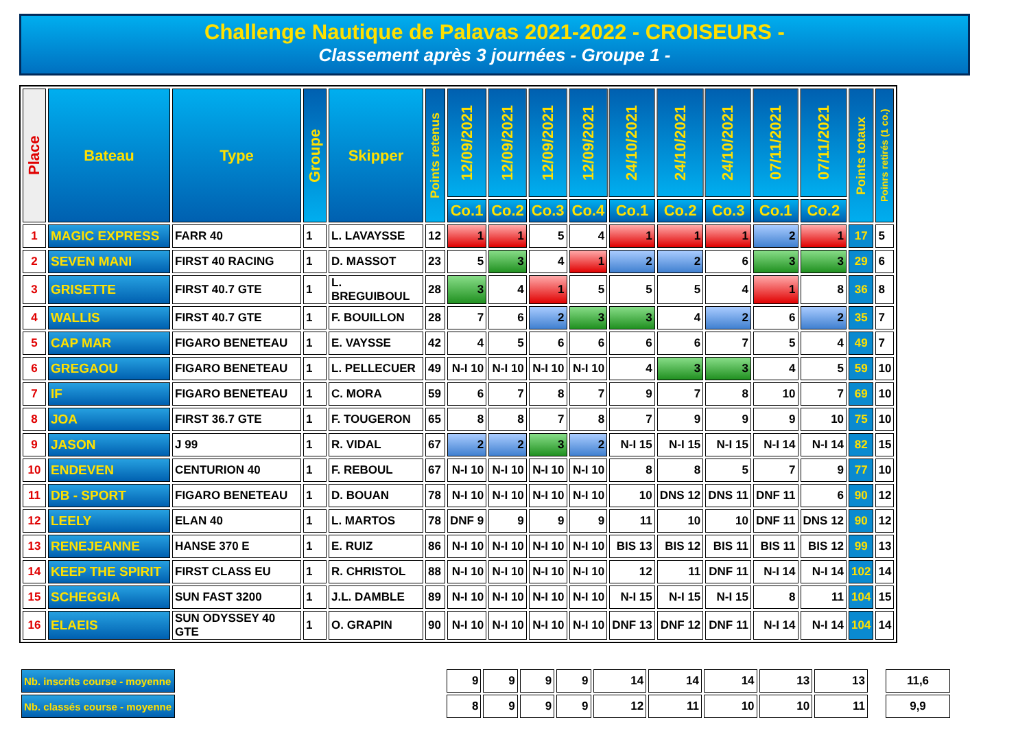Challenge Nautique de Palavas 2021-2022 - CROISEURS -
Classement après 3 journées - Groupe 1 -
| Place | Bateau | Type | Groupe | Skipper | Points retenus | 12/09/2021 | 12/09/2021 | 12/09/2021 | 12/09/2021 | 24/10/2021 | 24/10/2021 | 24/10/2021 | 07/11/2021 | 07/11/2021 | Points totaux | Poinrs retirés (1 co.) |
| --- | --- | --- | --- | --- | --- | --- | --- | --- | --- | --- | --- | --- | --- | --- | --- | --- |
| | | | | | | Co.1 | Co.2 | Co.3 | Co.4 | Co.1 | Co.2 | Co.3 | Co.1 | Co.2 | | |
| 1 | MAGIC EXPRESS | FARR 40 | 1 | L. LAVAYSSE | 12 | 1 | 1 | 5 | 4 | 1 | 1 | 1 | 2 | 1 | 17 | 5 |
| 2 | SEVEN MANI | FIRST 40 RACING | 1 | D. MASSOT | 23 | 5 | 3 | 4 | 1 | 2 | 2 | 6 | 3 | 3 | 29 | 6 |
| 3 | GRISETTE | FIRST 40.7 GTE | 1 | L. BREGUIBOUL | 28 | 3 | 4 | 1 | 5 | 5 | 5 | 4 | 1 | 8 | 36 | 8 |
| 4 | WALLIS | FIRST 40.7 GTE | 1 | F. BOUILLON | 28 | 7 | 6 | 2 | 3 | 3 | 4 | 2 | 6 | 2 | 35 | 7 |
| 5 | CAP MAR | FIGARO BENETEAU | 1 | E. VAYSSE | 42 | 4 | 5 | 6 | 6 | 6 | 6 | 7 | 5 | 4 | 49 | 7 |
| 6 | GREGAOU | FIGARO BENETEAU | 1 | L. PELLECUER | 49 | N-I 10 | N-I 10 | N-I 10 | N-I 10 | 4 | 3 | 3 | 4 | 5 | 59 | 10 |
| 7 | IF | FIGARO BENETEAU | 1 | C. MORA | 59 | 6 | 7 | 8 | 7 | 9 | 7 | 8 | 10 | 7 | 69 | 10 |
| 8 | JOA | FIRST 36.7 GTE | 1 | F. TOUGERON | 65 | 8 | 8 | 7 | 8 | 7 | 9 | 9 | 9 | 10 | 75 | 10 |
| 9 | JASON | J 99 | 1 | R. VIDAL | 67 | 2 | 2 | 3 | 2 | N-I 15 | N-I 15 | N-I 15 | N-I 14 | N-I 14 | 82 | 15 |
| 10 | ENDEVEN | CENTURION 40 | 1 | F. REBOUL | 67 | N-I 10 | N-I 10 | N-I 10 | N-I 10 | 8 | 8 | 5 | 7 | 9 | 77 | 10 |
| 11 | DB - SPORT | FIGARO BENETEAU | 1 | D. BOUAN | 78 | N-I 10 | N-I 10 | N-I 10 | N-I 10 | 10 | DNS 12 | DNS 11 | DNF 11 | 6 | 90 | 12 |
| 12 | LEELY | ELAN 40 | 1 | L. MARTOS | 78 | DNF 9 | 9 | 9 | 9 | 11 | 10 | 10 | DNF 11 | DNS 12 | 90 | 12 |
| 13 | RENEJEANNE | HANSE 370 E | 1 | E. RUIZ | 86 | N-I 10 | N-I 10 | N-I 10 | N-I 10 | BIS 13 | BIS 12 | BIS 11 | BIS 11 | BIS 12 | 99 | 13 |
| 14 | KEEP THE SPIRIT | FIRST CLASS EU | 1 | R. CHRISTOL | 88 | N-I 10 | N-I 10 | N-I 10 | N-I 10 | 12 | 11 | DNF 11 | N-I 14 | N-I 14 | 102 | 14 |
| 15 | SCHEGGIA | SUN FAST 3200 | 1 | J.L. DAMBLE | 89 | N-I 10 | N-I 10 | N-I 10 | N-I 10 | N-I 15 | N-I 15 | N-I 15 | 8 | 11 | 104 | 15 |
| 16 | ELAEIS | SUN ODYSSEY 40 GTE | 1 | O. GRAPIN | 90 | N-I 10 | N-I 10 | N-I 10 | N-I 10 | DNF 13 | DNF 12 | DNF 11 | N-I 14 | N-I 14 | 104 | 14 |
| Nb. inscrits course - moyenne |
| Nb. classés course - moyenne |
| 9 | 9 | 9 | 9 | 14 | 14 | 14 | 13 | 13 |
| 8 | 9 | 9 | 9 | 12 | 11 | 10 | 10 | 11 |
| 11,6 |
| 9,9 |